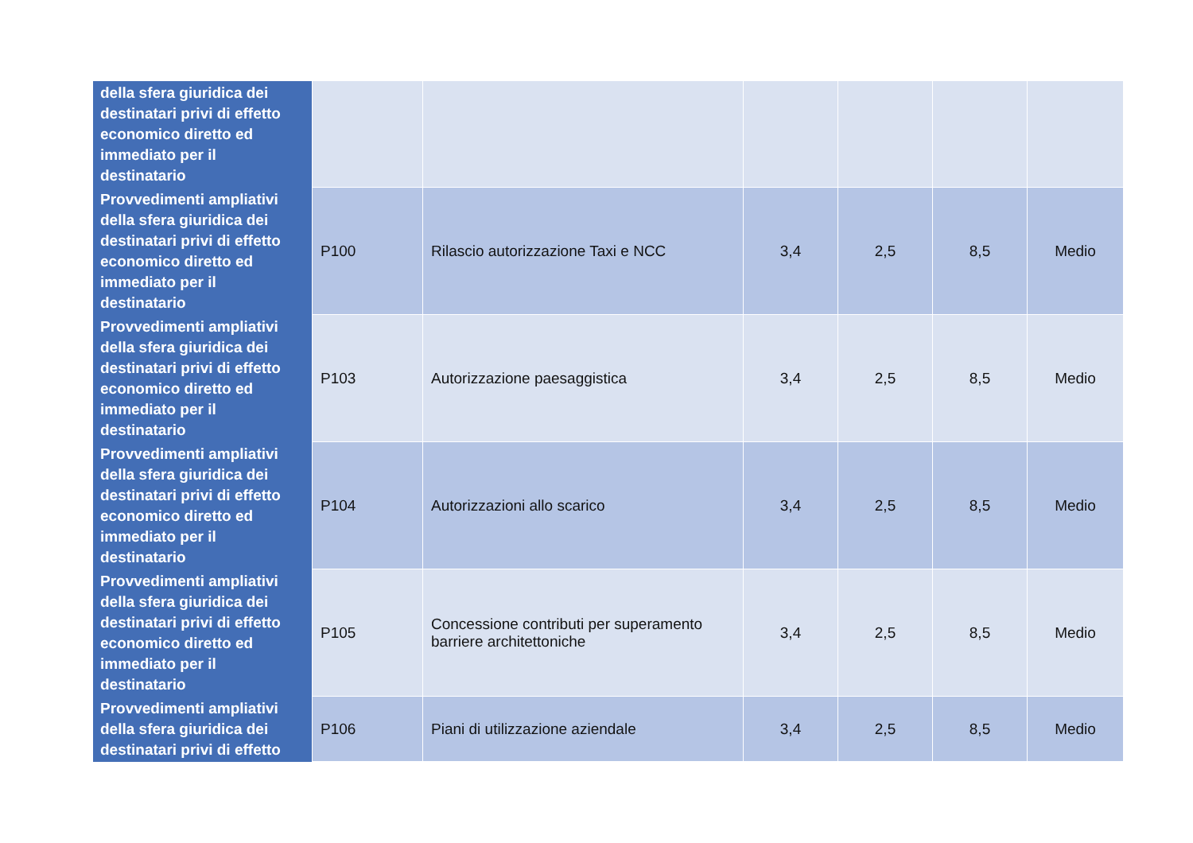| della sfera giuridica dei destinatari privi di effetto economico diretto ed immediato per il destinatario | | | | | | |
| Provvedimenti ampliativi della sfera giuridica dei destinatari privi di effetto economico diretto ed immediato per il destinatario | P100 | Rilascio autorizzazione Taxi e NCC | 3,4 | 2,5 | 8,5 | Medio |
| Provvedimenti ampliativi della sfera giuridica dei destinatari privi di effetto economico diretto ed immediato per il destinatario | P103 | Autorizzazione paesaggistica | 3,4 | 2,5 | 8,5 | Medio |
| Provvedimenti ampliativi della sfera giuridica dei destinatari privi di effetto economico diretto ed immediato per il destinatario | P104 | Autorizzazioni allo scarico | 3,4 | 2,5 | 8,5 | Medio |
| Provvedimenti ampliativi della sfera giuridica dei destinatari privi di effetto economico diretto ed immediato per il destinatario | P105 | Concessione contributi per superamento barriere architettoniche | 3,4 | 2,5 | 8,5 | Medio |
| Provvedimenti ampliativi della sfera giuridica dei destinatari privi di effetto | P106 | Piani di utilizzazione aziendale | 3,4 | 2,5 | 8,5 | Medio |